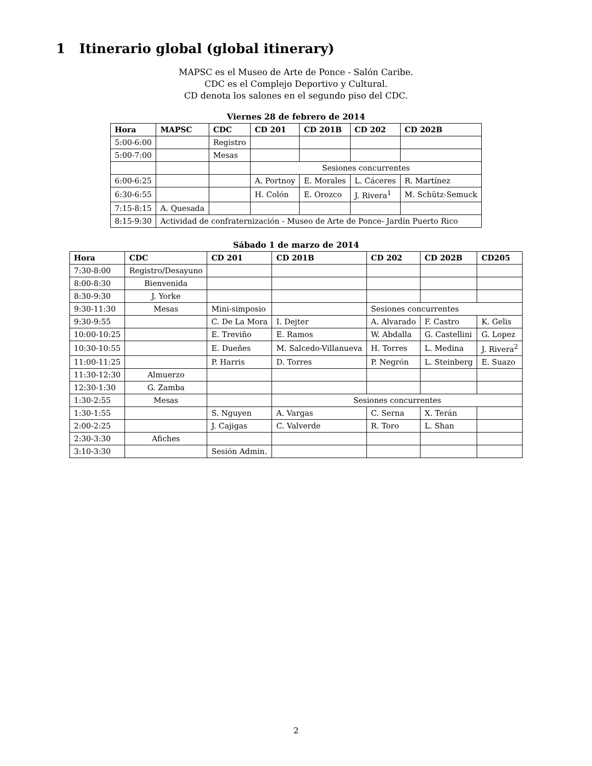1 Itinerario global (global itinerary)
MAPSC es el Museo de Arte de Ponce - Salón Caribe.
CDC es el Complejo Deportivo y Cultural.
CD denota los salones en el segundo piso del CDC.
Viernes 28 de febrero de 2014
| Hora | MAPSC | CDC | CD 201 | CD 201B | CD 202 | CD 202B |
| --- | --- | --- | --- | --- | --- | --- |
| 5:00-6:00 | | Registro | | | | |
| 5:00-7:00 | | Mesas | | | | |
| | | | Sesiones concurrentes | | | |
| 6:00-6:25 | | | A. Portnoy | E. Morales | L. Cáceres | R. Martínez |
| 6:30-6:55 | | | H. Colón | E. Orozco | J. Rivera<sup>1</sup> | M. Schütz-Semuck |
| 7:15-8:15 | A. Quesada | | | | | |
| 8:15-9:30 | Actividad de confraternización - Museo de Arte de Ponce- Jardín Puerto Rico | | | | | |
Sábado 1 de marzo de 2014
| Hora | CDC | CD 201 | CD 201B | CD 202 | CD 202B | CD205 |
| --- | --- | --- | --- | --- | --- | --- |
| 7:30-8:00 | Registro/Desayuno | | | | | |
| 8:00-8:30 | Bienvenida | | | | | |
| 8:30-9:30 | J. Yorke | | | | | |
| 9:30-11:30 | Mesas | Mini-simposio | | Sesiones concurrentes | | |
| 9:30-9:55 | | C. De La Mora | I. Dejter | A. Alvarado | F. Castro | K. Gelis |
| 10:00-10:25 | | E. Treviño | E. Ramos | W. Abdalla | G. Castellini | G. Lopez |
| 10:30-10:55 | | E. Dueñes | M. Salcedo-Villanueva | H. Torres | L. Medina | J. Rivera<sup>2</sup> |
| 11:00-11:25 | | P. Harris | D. Torres | P. Negrón | L. Steinberg | E. Suazo |
| 11:30-12:30 | Almuerzo | | | | | |
| 12:30-1:30 | G. Zamba | | | | | |
| 1:30-2:55 | Mesas | | Sesiones concurrentes | | | |
| 1:30-1:55 | | S. Nguyen | A. Vargas | C. Serna | X. Terán | |
| 2:00-2:25 | | J. Cajigas | C. Valverde | R. Toro | L. Shan | |
| 2:30-3:30 | Afiches | | | | | |
| 3:10-3:30 | | Sesión Admin. | | | | |
2